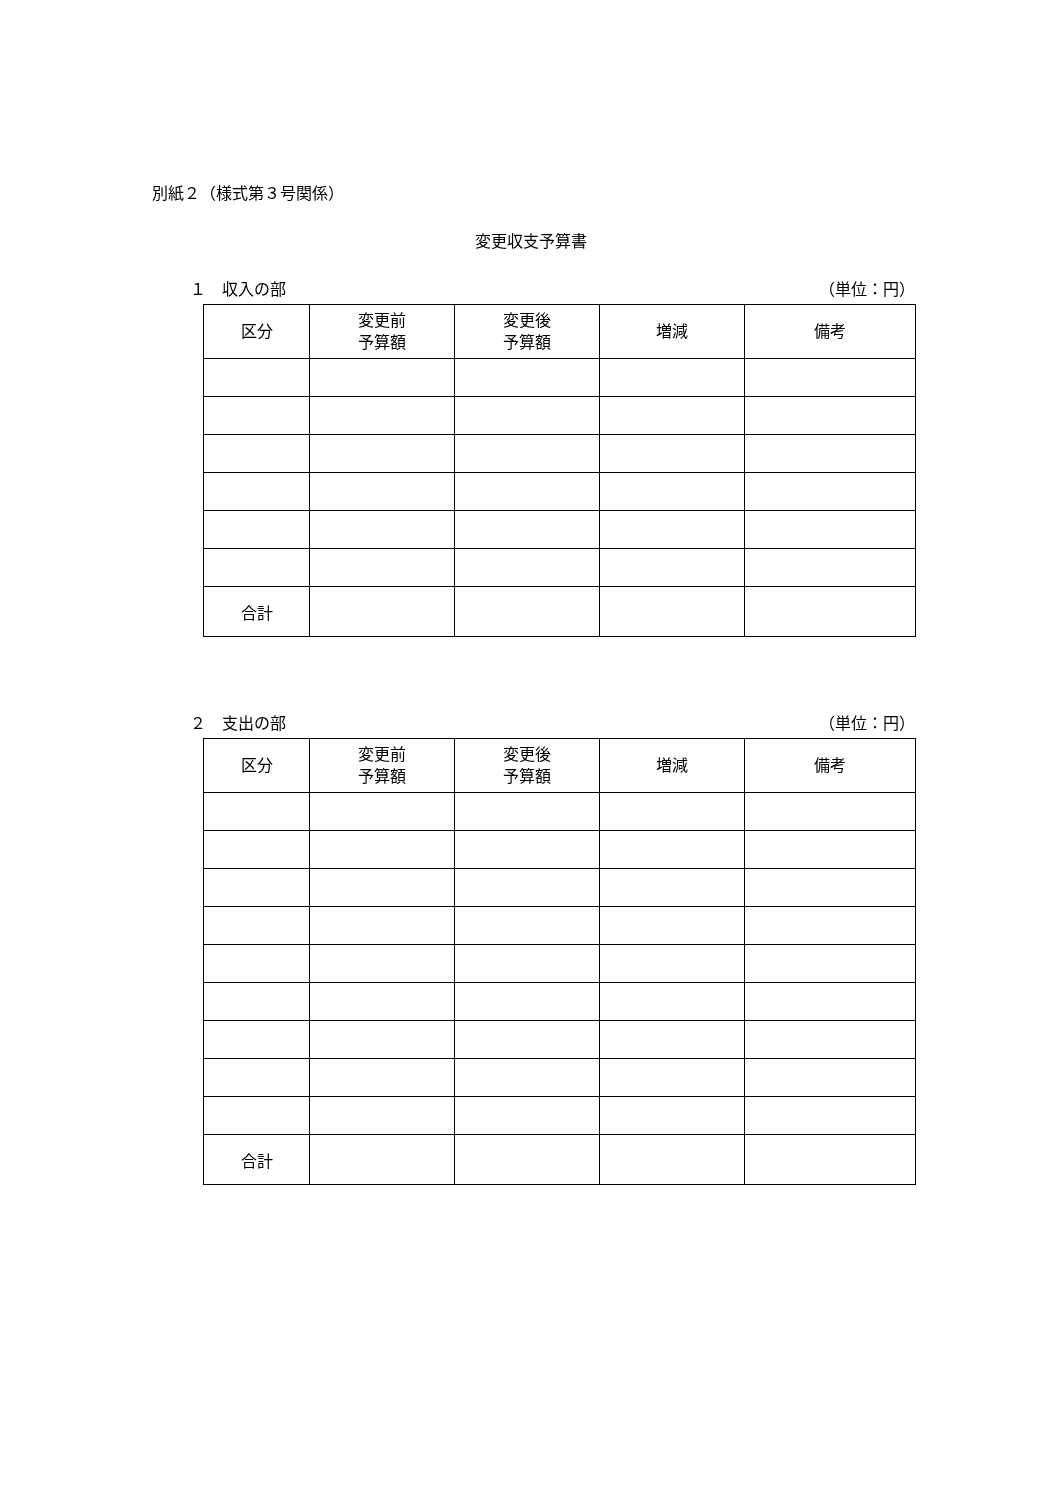別紙２（様式第３号関係）
変更収支予算書
１　収入の部 （単位：円）
| 区分 | 変更前 予算額 | 変更後 予算額 | 増減 | 備考 |
| --- | --- | --- | --- | --- |
| 合計 | | | | |
２　支出の部 （単位：円）
| 区分 | 変更前 予算額 | 変更後 予算額 | 増減 | 備考 |
| --- | --- | --- | --- | --- |
| 合計 | | | | |